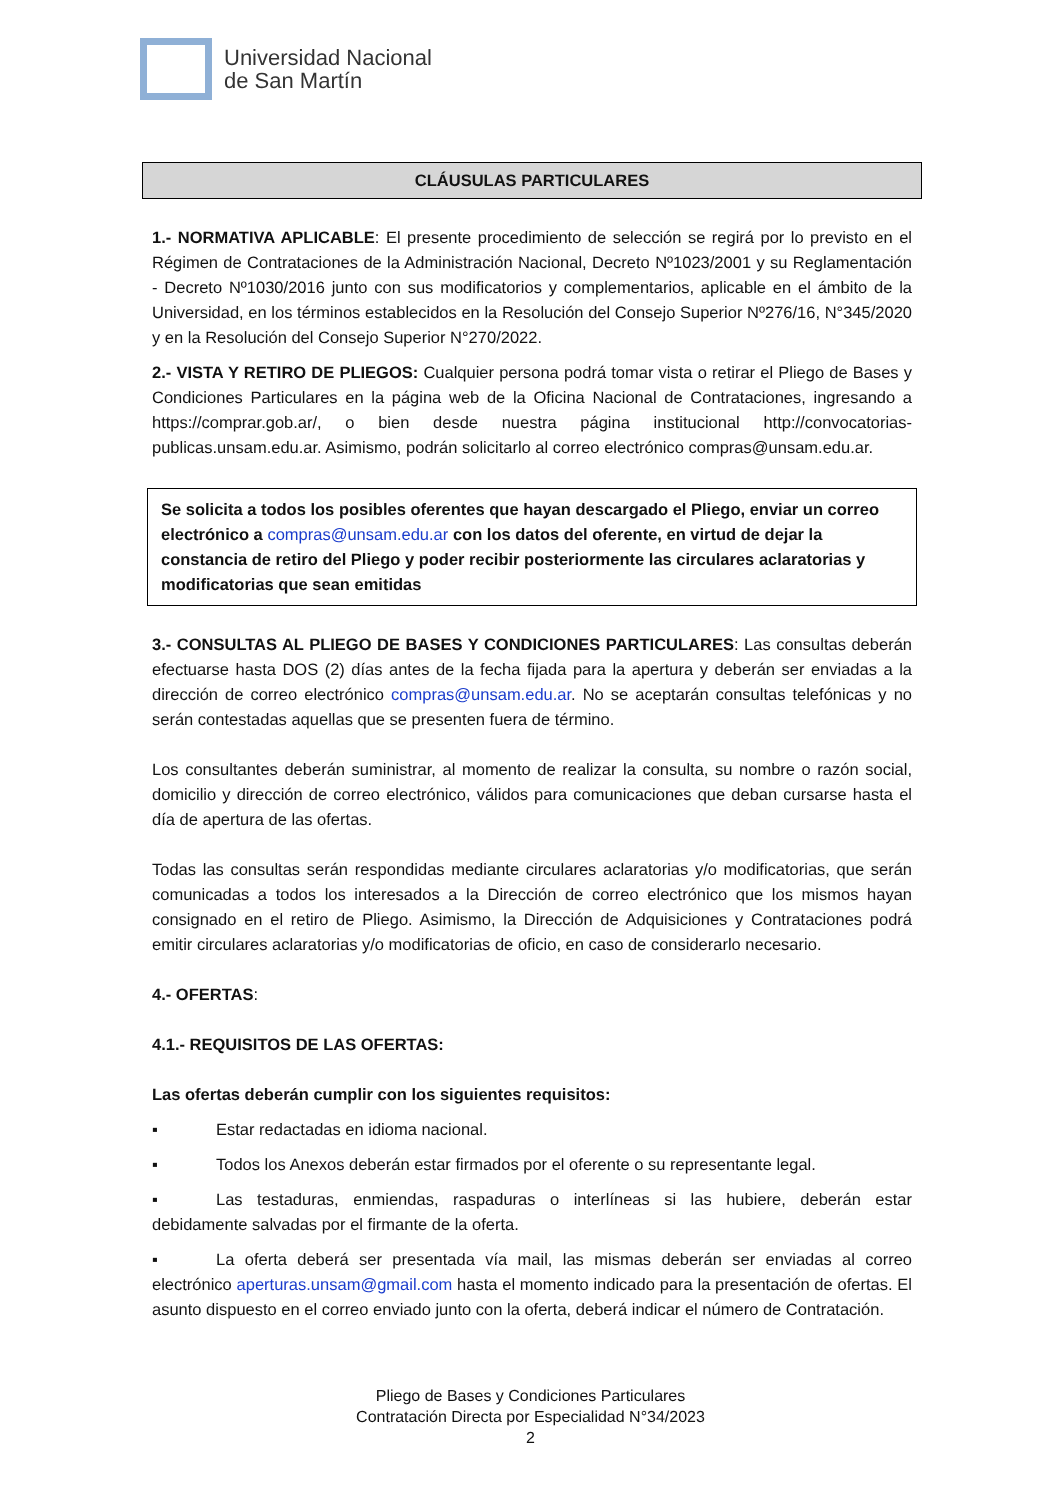Universidad Nacional
de San Martín
CLÁUSULAS PARTICULARES
1.- NORMATIVA APLICABLE: El presente procedimiento de selección se regirá por lo previsto en el Régimen de Contrataciones de la Administración Nacional, Decreto Nº1023/2001 y su Reglamentación - Decreto Nº1030/2016 junto con sus modificatorios y complementarios, aplicable en el ámbito de la Universidad, en los términos establecidos en la Resolución del Consejo Superior Nº276/16, N°345/2020 y en la Resolución del Consejo Superior N°270/2022.
2.- VISTA Y RETIRO DE PLIEGOS: Cualquier persona podrá tomar vista o retirar el Pliego de Bases y Condiciones Particulares en la página web de la Oficina Nacional de Contrataciones, ingresando a https://comprar.gob.ar/, o bien desde nuestra página institucional http://convocatorias-publicas.unsam.edu.ar. Asimismo, podrán solicitarlo al correo electrónico compras@unsam.edu.ar.
Se solicita a todos los posibles oferentes que hayan descargado el Pliego, enviar un correo electrónico a compras@unsam.edu.ar con los datos del oferente, en virtud de dejar la constancia de retiro del Pliego y poder recibir posteriormente las circulares aclaratorias y modificatorias que sean emitidas
3.- CONSULTAS AL PLIEGO DE BASES Y CONDICIONES PARTICULARES: Las consultas deberán efectuarse hasta DOS (2) días antes de la fecha fijada para la apertura y deberán ser enviadas a la dirección de correo electrónico compras@unsam.edu.ar. No se aceptarán consultas telefónicas y no serán contestadas aquellas que se presenten fuera de término.
Los consultantes deberán suministrar, al momento de realizar la consulta, su nombre o razón social, domicilio y dirección de correo electrónico, válidos para comunicaciones que deban cursarse hasta el día de apertura de las ofertas.
Todas las consultas serán respondidas mediante circulares aclaratorias y/o modificatorias, que serán comunicadas a todos los interesados a la Dirección de correo electrónico que los mismos hayan consignado en el retiro de Pliego. Asimismo, la Dirección de Adquisiciones y Contrataciones podrá emitir circulares aclaratorias y/o modificatorias de oficio, en caso de considerarlo necesario.
4.- OFERTAS:
4.1.- REQUISITOS DE LAS OFERTAS:
Las ofertas deberán cumplir con los siguientes requisitos:
▪ Estar redactadas en idioma nacional.
▪ Todos los Anexos deberán estar firmados por el oferente o su representante legal.
▪ Las testaduras, enmiendas, raspaduras o interlíneas si las hubiere, deberán estar debidamente salvadas por el firmante de la oferta.
▪ La oferta deberá ser presentada vía mail, las mismas deberán ser enviadas al correo electrónico aperturas.unsam@gmail.com hasta el momento indicado para la presentación de ofertas. El asunto dispuesto en el correo enviado junto con la oferta, deberá indicar el número de Contratación.
Pliego de Bases y Condiciones Particulares
Contratación Directa por Especialidad N°34/2023
2